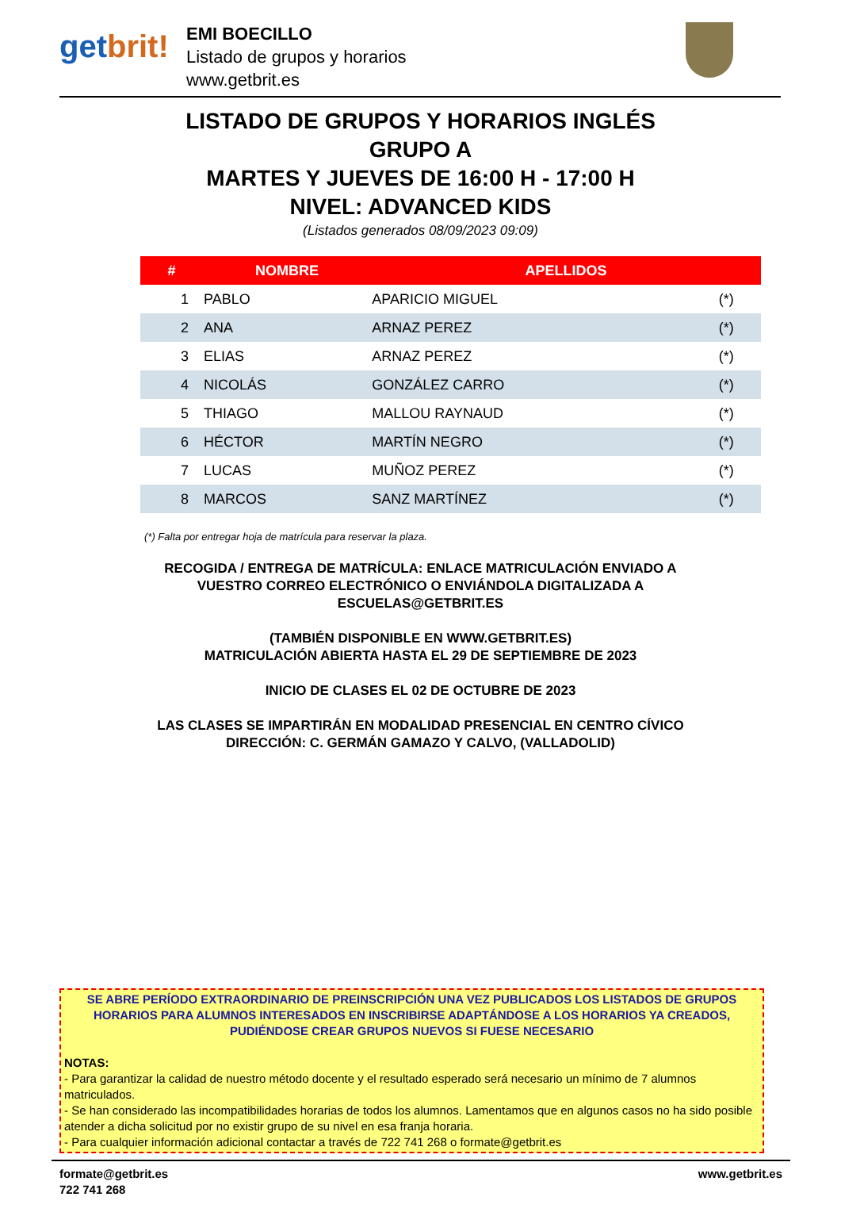getbrit!
EMI BOECILLO
Listado de grupos y horarios
www.getbrit.es
LISTADO DE GRUPOS Y HORARIOS INGLÉS
GRUPO A
MARTES Y JUEVES DE 16:00 H - 17:00 H
NIVEL: ADVANCED KIDS
(Listados generados 08/09/2023 09:09)
| # | NOMBRE | APELLIDOS | |
| --- | --- | --- | --- |
| 1 | PABLO | APARICIO MIGUEL | (*) |
| 2 | ANA | ARNAZ PEREZ | (*) |
| 3 | ELIAS | ARNAZ PEREZ | (*) |
| 4 | NICOLÁS | GONZÁLEZ CARRO | (*) |
| 5 | THIAGO | MALLOU RAYNAUD | (*) |
| 6 | HÉCTOR | MARTÍN NEGRO | (*) |
| 7 | LUCAS | MUÑOZ PEREZ | (*) |
| 8 | MARCOS | SANZ MARTÍNEZ | (*) |
(*) Falta por entregar hoja de matrícula para reservar la plaza.
RECOGIDA / ENTREGA DE MATRÍCULA: ENLACE MATRICULACIÓN ENVIADO A VUESTRO CORREO ELECTRÓNICO O ENVIÁNDOLA DIGITALIZADA A ESCUELAS@GETBRIT.ES
(TAMBIÉN DISPONIBLE EN WWW.GETBRIT.ES)
MATRICULACIÓN ABIERTA HASTA EL 29 DE SEPTIEMBRE DE 2023
INICIO DE CLASES EL 02 DE OCTUBRE DE 2023
LAS CLASES SE IMPARTIRÁN EN MODALIDAD PRESENCIAL EN CENTRO CÍVICO
DIRECCIÓN: C. GERMÁN GAMAZO Y CALVO, (VALLADOLID)
SE ABRE PERÍODO EXTRAORDINARIO DE PREINSCRIPCIÓN UNA VEZ PUBLICADOS LOS LISTADOS DE GRUPOS HORARIOS PARA ALUMNOS INTERESADOS EN INSCRIBIRSE ADAPTÁNDOSE A LOS HORARIOS YA CREADOS, PUDIÉNDOSE CREAR GRUPOS NUEVOS SI FUESE NECESARIO
NOTAS:
- Para garantizar la calidad de nuestro método docente y el resultado esperado será necesario un mínimo de 7 alumnos matriculados.
- Se han considerado las incompatibilidades horarias de todos los alumnos. Lamentamos que en algunos casos no ha sido posible atender a dicha solicitud por no existir grupo de su nivel en esa franja horaria.
- Para cualquier información adicional contactar a través de 722 741 268 o formate@getbrit.es
formate@getbrit.es
722 741 268
www.getbrit.es